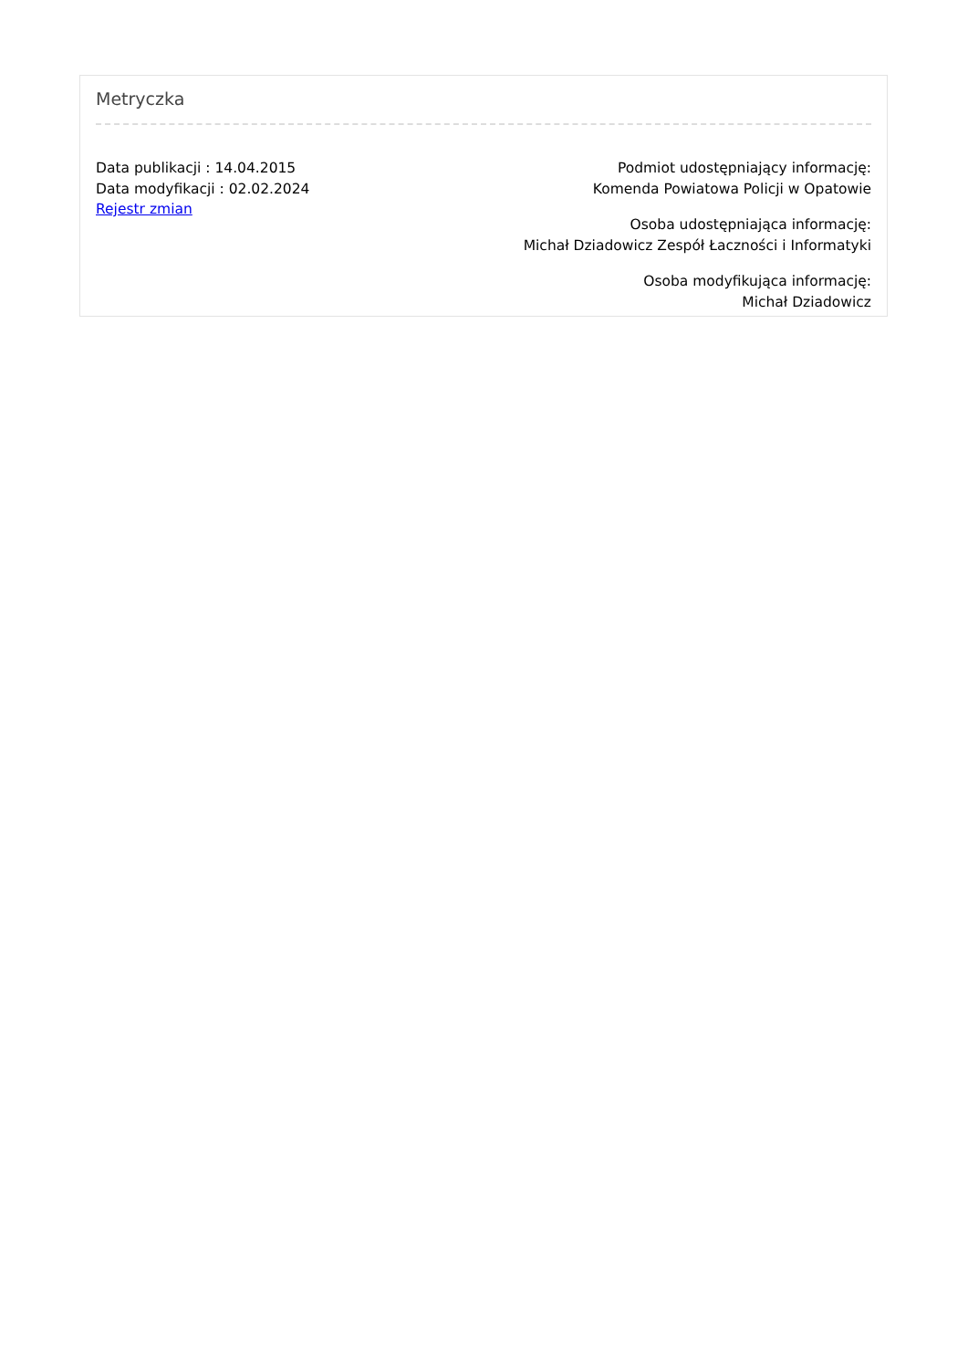Metryczka
Data publikacji : 14.04.2015
Data modyfikacji : 02.02.2024
Rejestr zmian
Podmiot udostępniający informację:
Komenda Powiatowa Policji w Opatowie
Osoba udostępniająca informację:
Michał Dziadowicz Zespół Łaczności i Informatyki
Osoba modyfikująca informację:
Michał Dziadowicz